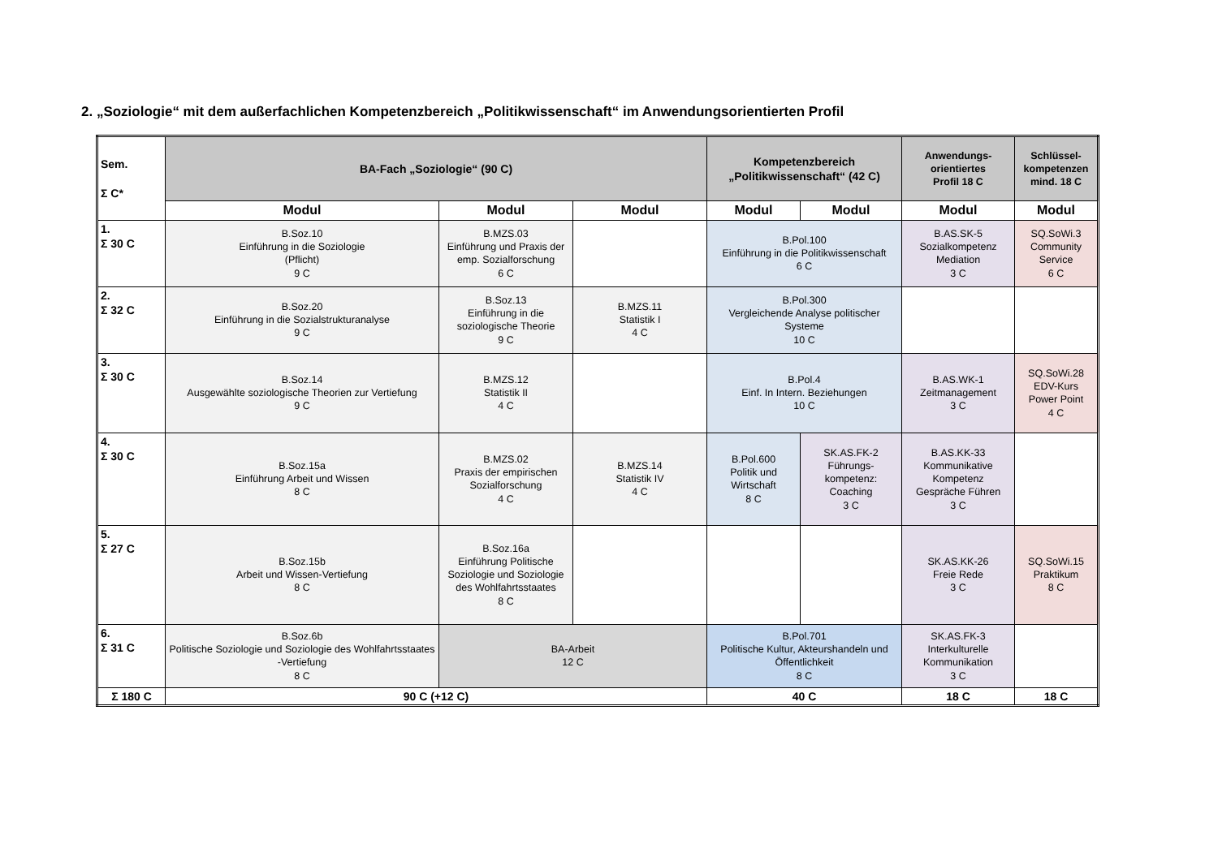2. „Soziologie“ mit dem außerfachlichen Kompetenzbereich „Politikwissenschaft“ im Anwendungsorientierten Profil
| Sem. Σ C* | BA-Fach „Soziologie“ (90 C) | | | Kompetenzbereich „Politikwissenschaft“ (42 C) | | Anwendungs- orientiertes Profil 18 C | Schlüssel- kompetenzen mind. 18 C |
| --- | --- | --- | --- | --- | --- | --- | --- |
| | Modul | Modul | Modul | Modul | Modul | Modul | Modul |
| 1. Σ 30 C | B.Soz.10 Einführung in die Soziologie (Pflicht) 9 C | B.MZS.03 Einführung und Praxis der emp. Sozialforschung 6 C | | B.Pol.100 Einführung in die Politikwissenschaft 6 C | | B.AS.SK-5 Sozialkompetenz Mediation 3 C | SQ.SoWi.3 Community Service 6 C |
| 2. Σ 32 C | B.Soz.20 Einführung in die Sozialstrukturanalyse 9 C | B.Soz.13 Einführung in die soziologische Theorie 9 C | B.MZS.11 Statistik I 4 C | B.Pol.300 Vergleichende Analyse politischer Systeme 10 C | | | |
| 3. Σ 30 C | B.Soz.14 Ausgewählte soziologische Theorien zur Vertiefung 9 C | B.MZS.12 Statistik II 4 C | | B.Pol.4 Einf. In Intern. Beziehungen 10 C | | B.AS.WK-1 Zeitmanagement 3 C | SQ.SoWi.28 EDV-Kurs Power Point 4 C |
| 4. Σ 30 C | B.Soz.15a Einführung Arbeit und Wissen 8 C | B.MZS.02 Praxis der empirischen Sozialforschung 4 C | B.MZS.14 Statistik IV 4 C | B.Pol.600 Politik und Wirtschaft 8 C | SK.AS.FK-2 Führungs-kompetenz: Coaching 3 C | B.AS.KK-33 Kommunikative Kompetenz Gespräche Führen 3 C | |
| 5. Σ 27 C | B.Soz.15b Arbeit und Wissen-Vertiefung 8 C | B.Soz.16a Einführung Politische Soziologie und Soziologie des Wohlfahrtsstaates 8 C | | | | SK.AS.KK-26 Freie Rede 3 C | SQ.SoWi.15 Praktikum 8 C |
| 6. Σ 31 C | B.Soz.6b Politische Soziologie und Soziologie des Wohlfahrtsstaates -Vertiefung 8 C | BA-Arbeit 12 C | | B.Pol.701 Politische Kultur, Akteurshandeln und Öffentlichkeit 8 C | | SK.AS.FK-3 Interkulturelle Kommunikation 3 C | |
| Σ 180 C | 90 C (+12 C) | | | 40 C | | 18 C | 18 C |